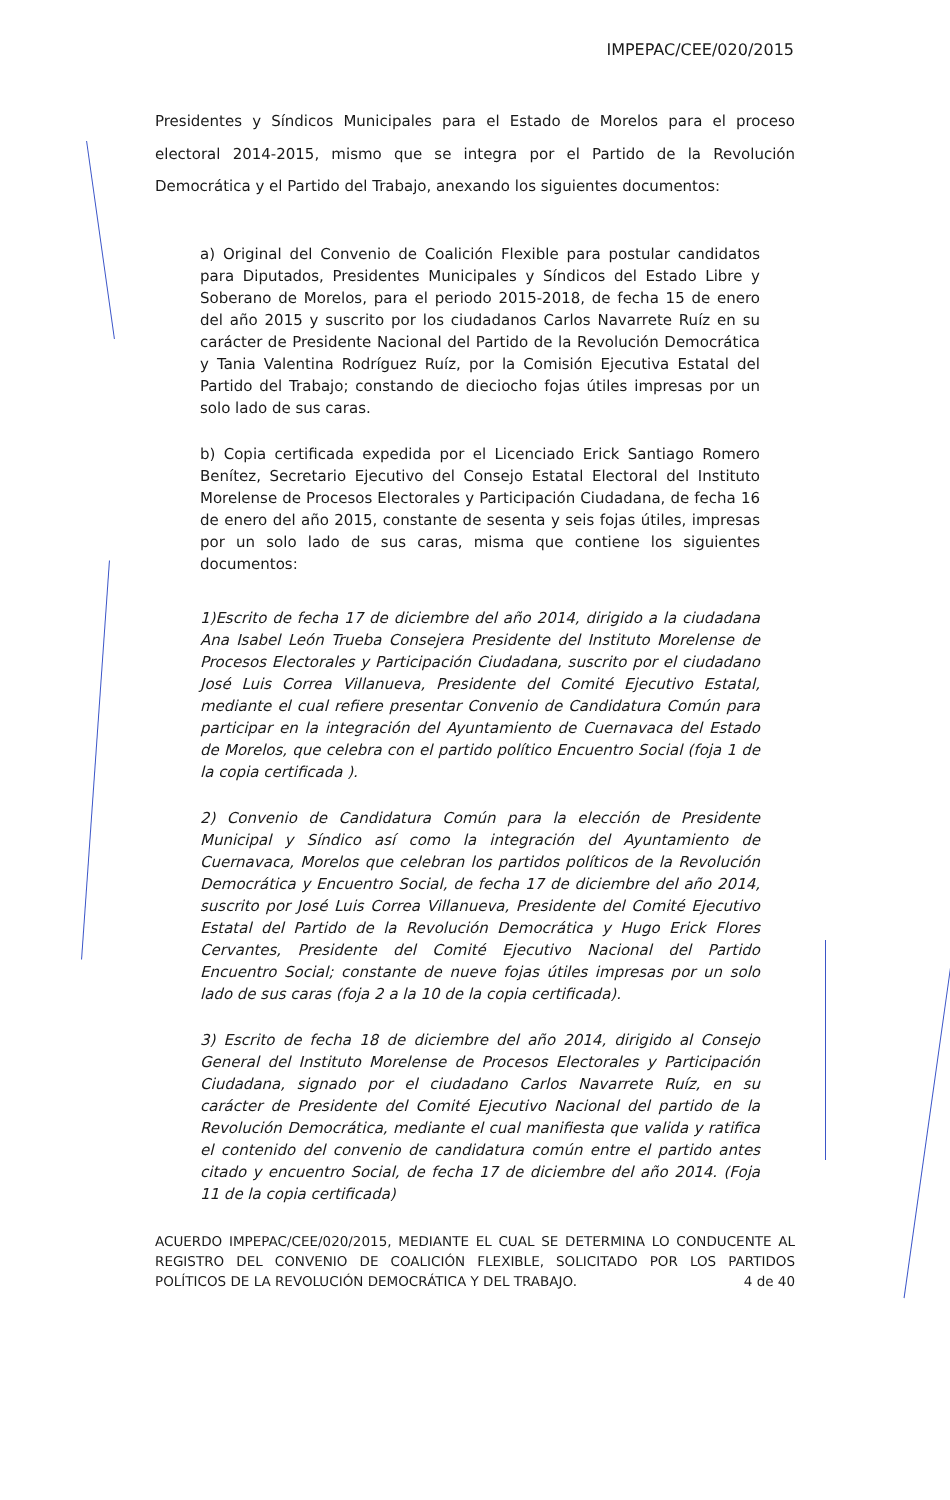IMPEPAC/CEE/020/2015
Presidentes y Síndicos Municipales para el Estado de Morelos para el proceso electoral 2014-2015, mismo que se integra por el Partido de la Revolución Democrática y el Partido del Trabajo, anexando los siguientes documentos:
a) Original del Convenio de Coalición Flexible para postular candidatos para Diputados, Presidentes Municipales y Síndicos del Estado Libre y Soberano de Morelos, para el periodo 2015-2018, de fecha 15 de enero del año 2015 y suscrito por los ciudadanos Carlos Navarrete Ruíz en su carácter de Presidente Nacional del Partido de la Revolución Democrática y Tania Valentina Rodríguez Ruíz, por la Comisión Ejecutiva Estatal del Partido del Trabajo; constando de dieciocho fojas útiles impresas por un solo lado de sus caras.
b) Copia certificada expedida por el Licenciado Erick Santiago Romero Benítez, Secretario Ejecutivo del Consejo Estatal Electoral del Instituto Morelense de Procesos Electorales y Participación Ciudadana, de fecha 16 de enero del año 2015, constante de sesenta y seis fojas útiles, impresas por un solo lado de sus caras, misma que contiene los siguientes documentos:
1)Escrito de fecha 17 de diciembre del año 2014, dirigido a la ciudadana Ana Isabel León Trueba Consejera Presidente del Instituto Morelense de Procesos Electorales y Participación Ciudadana, suscrito por el ciudadano José Luis Correa Villanueva, Presidente del Comité Ejecutivo Estatal, mediante el cual refiere presentar Convenio de Candidatura Común para participar en la integración del Ayuntamiento de Cuernavaca del Estado de Morelos, que celebra con el partido político Encuentro Social (foja 1 de la copia certificada ).
2) Convenio de Candidatura Común para la elección de Presidente Municipal y Síndico así como la integración del Ayuntamiento de Cuernavaca, Morelos que celebran los partidos políticos de la Revolución Democrática y Encuentro Social, de fecha 17 de diciembre del año 2014, suscrito por José Luis Correa Villanueva, Presidente del Comité Ejecutivo Estatal del Partido de la Revolución Democrática y Hugo Erick Flores Cervantes, Presidente del Comité Ejecutivo Nacional del Partido Encuentro Social; constante de nueve fojas útiles impresas por un solo lado de sus caras (foja 2 a la 10 de la copia certificada).
3) Escrito de fecha 18 de diciembre del año 2014, dirigido al Consejo General del Instituto Morelense de Procesos Electorales y Participación Ciudadana, signado por el ciudadano Carlos Navarrete Ruíz, en su carácter de Presidente del Comité Ejecutivo Nacional del partido de la Revolución Democrática, mediante el cual manifiesta que valida y ratifica el contenido del convenio de candidatura común entre el partido antes citado y encuentro Social, de fecha 17 de diciembre del año 2014. (Foja 11 de la copia certificada)
ACUERDO IMPEPAC/CEE/020/2015, MEDIANTE EL CUAL SE DETERMINA LO CONDUCENTE AL REGISTRO DEL CONVENIO DE COALICIÓN FLEXIBLE, SOLICITADO POR LOS PARTIDOS POLÍTICOS DE LA REVOLUCIÓN DEMOCRÁTICA Y DEL TRABAJO. 4 de 40